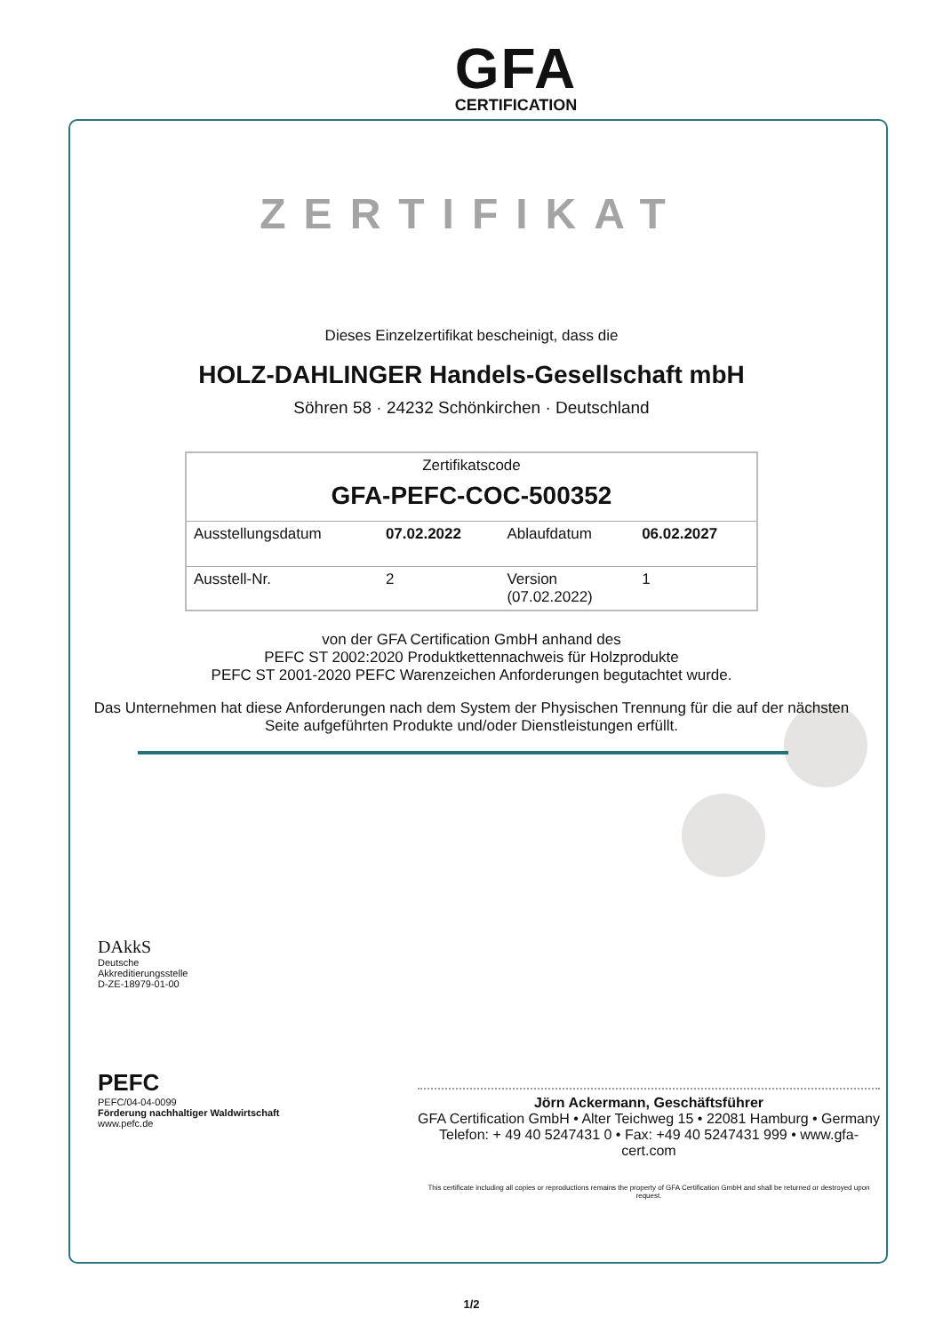GFA
CERTIFICATION
ZERTIFIKAT
Dieses Einzelzertifikat bescheinigt, dass die
HOLZ-DAHLINGER Handels-Gesellschaft mbH
Söhren 58 · 24232 Schönkirchen · Deutschland
| Zertifikatscode GFA-PEFC-COC-500352 | | | |
| Ausstellungsdatum | 07.02.2022 | Ablaufdatum | 06.02.2027 |
| Ausstell-Nr. | 2 | Version (07.02.2022) | 1 |
von der GFA Certification GmbH anhand des
PEFC ST 2002:2020 Produktkettennachweis für Holzprodukte
PEFC ST 2001-2020 PEFC Warenzeichen Anforderungen begutachtet wurde.
Das Unternehmen hat diese Anforderungen nach dem System der Physischen Trennung für die auf der nächsten
Seite aufgeführten Produkte und/oder Dienstleistungen erfüllt.
DAkkS
Deutsche
Akkreditierungsstelle
D-ZE-18979-01-00
PEFC
PEFC/04-04-0099
Förderung nachhaltiger Waldwirtschaft
www.pefc.de
Jörn Ackermann, Geschäftsführer
GFA Certification GmbH • Alter Teichweg 15 • 22081 Hamburg • Germany
Telefon: + 49 40 5247431 0 • Fax: +49 40 5247431 999 • www.gfa-cert.com
This certificate including all copies or reproductions remains the property of GFA Certification GmbH and shall be returned or destroyed upon request.
1/2